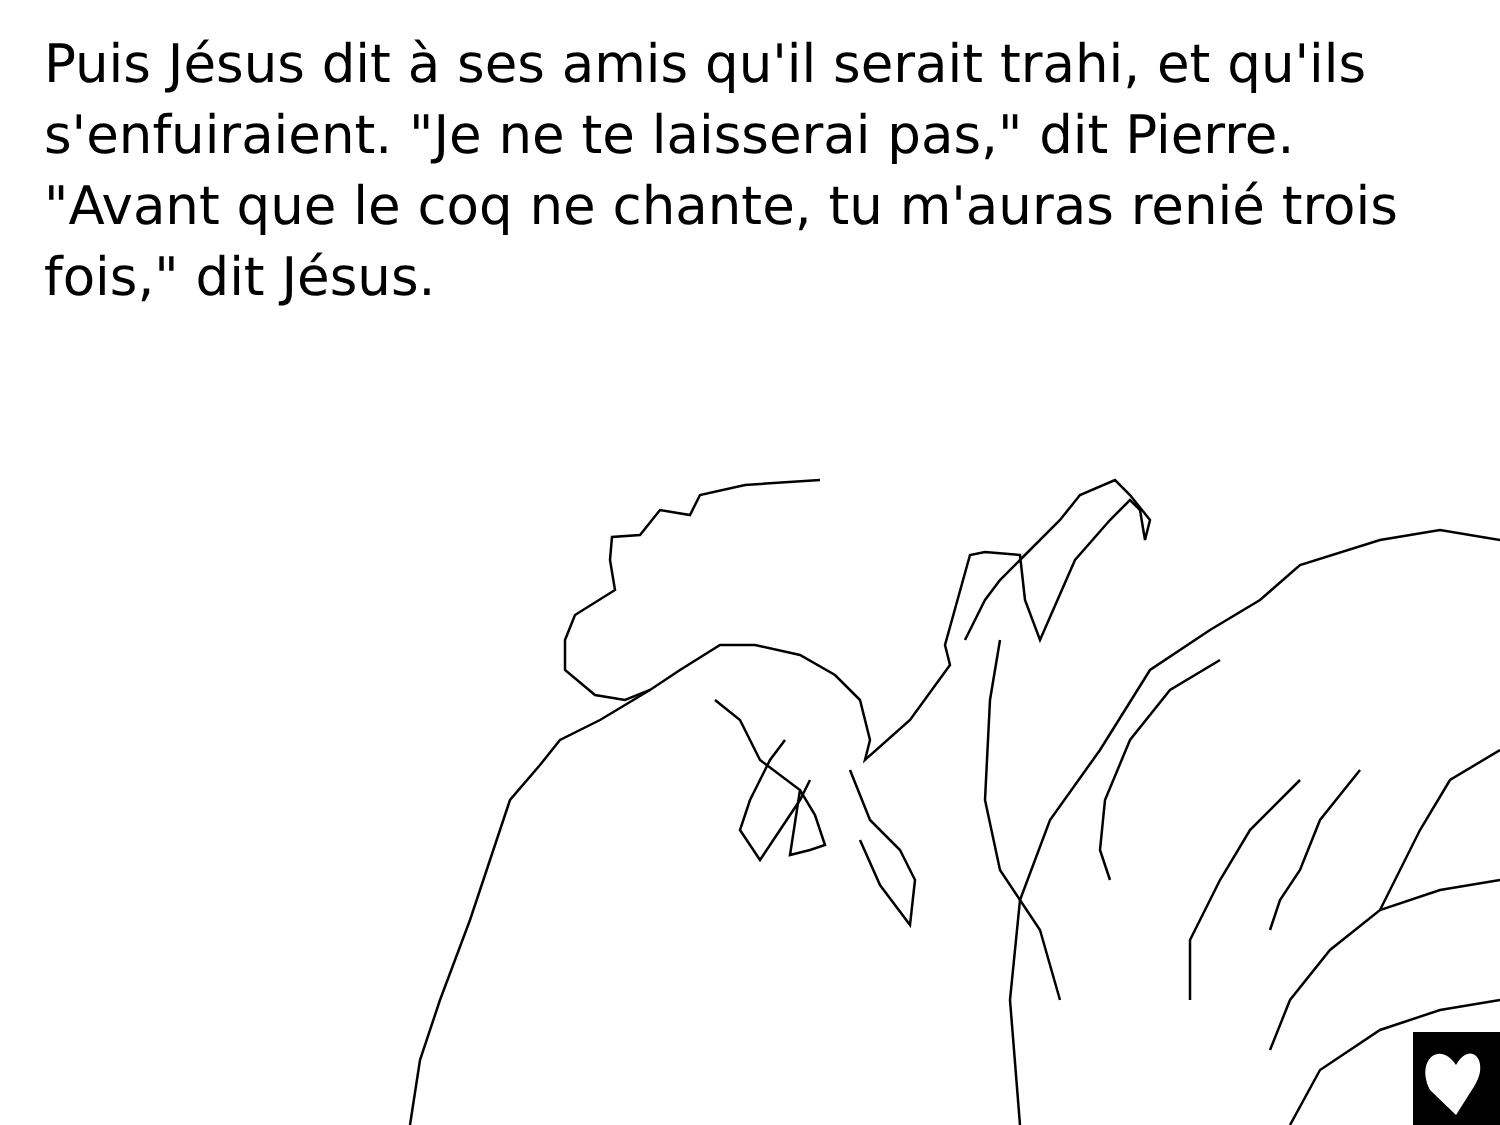Puis Jésus dit à ses amis qu'il serait trahi, et qu'ils s'enfuiraient. "Je ne te laisserai pas," dit Pierre. "Avant que le coq ne chante, tu m'auras renié trois fois," dit Jésus.